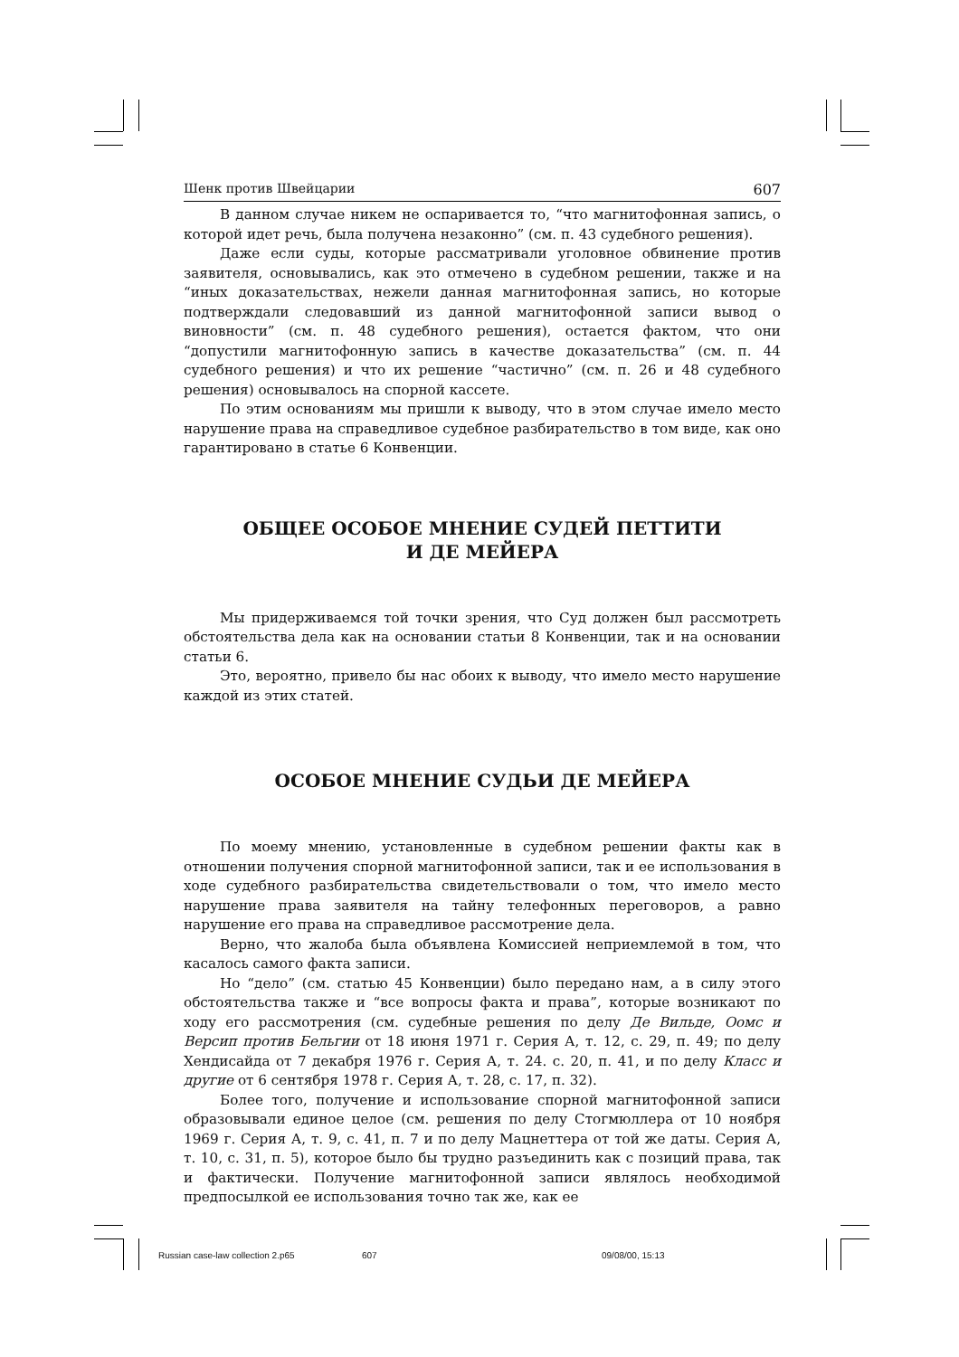Шенк против Швейцарии 607
В данном случае никем не оспаривается то, “что магнитофонная запись, о которой идет речь, была получена незаконно” (см. п. 43 судебного решения).
Даже если суды, которые рассматривали уголовное обвинение против заявителя, основывались, как это отмечено в судебном решении, также и на “иных доказательствах, нежели данная магнитофонная запись, но которые подтверждали следовавший из данной магнитофонной записи вывод о виновности” (см. п. 48 судебного решения), остается фактом, что они “допустили магнитофонную запись в качестве доказательства” (см. п. 44 судебного решения) и что их решение “частично” (см. п. 26 и 48 судебного решения) основывалось на спорной кассете.
По этим основаниям мы пришли к выводу, что в этом случае имело место нарушение права на справедливое судебное разбирательство в том виде, как оно гарантировано в статье 6 Конвенции.
ОБЩЕЕ ОСОБОЕ МНЕНИЕ СУДЕЙ ПЕТТИТИ
И ДЕ МЕЙЕРА
Мы придерживаемся той точки зрения, что Суд должен был рассмотреть обстоятельства дела как на основании статьи 8 Конвенции, так и на основании статьи 6.
Это, вероятно, привело бы нас обоих к выводу, что имело место нарушение каждой из этих статей.
ОСОБОЕ МНЕНИЕ СУДЬИ ДЕ МЕЙЕРА
По моему мнению, установленные в судебном решении факты как в отношении получения спорной магнитофонной записи, так и ее использования в ходе судебного разбирательства свидетельствовали о том, что имело место нарушение права заявителя на тайну телефонных переговоров, а равно нарушение его права на справедливое рассмотрение дела.
Верно, что жалоба была объявлена Комиссией неприемлемой в том, что касалось самого факта записи.
Но “дело” (см. статью 45 Конвенции) было передано нам, а в силу этого обстоятельства также и “все вопросы факта и права”, которые возникают по ходу его рассмотрения (см. судебные решения по делу Де Вильде, Оомс и Версип против Бельгии от 18 июня 1971 г. Серия А, т. 12, с. 29, п. 49; по делу Хендисайда от 7 декабря 1976 г. Серия А, т. 24. с. 20, п. 41, и по делу Класс и другие от 6 сентября 1978 г. Серия А, т. 28, с. 17, п. 32).
Более того, получение и использование спорной магнитофонной записи образовывали единое целое (см. решения по делу Стогмюллера от 10 ноября 1969 г. Серия А, т. 9, с. 41, п. 7 и по делу Мацнеттера от той же даты. Серия А, т. 10, с. 31, п. 5), которое было бы трудно разъединить как с позиций права, так и фактически. Получение магнитофонной записи являлось необходимой предпосылкой ее использования точно так же, как ее
Russian case-law collection 2.p65 607 09/08/00, 15:13